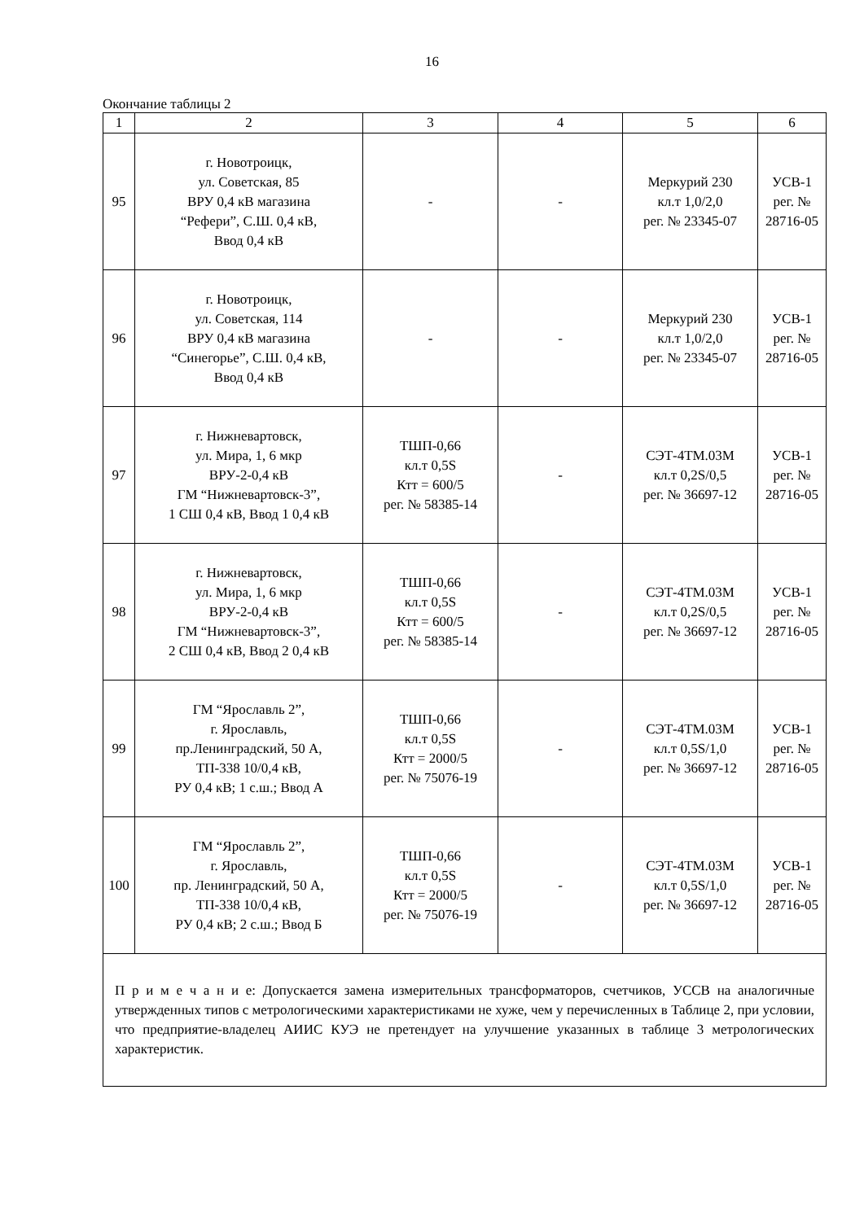16
Окончание таблицы 2
| 1 | 2 | 3 | 4 | 5 | 6 |
| 95 | г. Новотроицк, ул. Советская, 85 ВРУ 0,4 кВ магазина “Рефери”, С.Ш. 0,4 кВ, Ввод 0,4 кВ | - | - | Меркурий 230 кл.т 1,0/2,0 рег. № 23345-07 | УСВ-1 рег. № 28716-05 |
| 96 | г. Новотроицк, ул. Советская, 114 ВРУ 0,4 кВ магазина “Синегорье”, С.Ш. 0,4 кВ, Ввод 0,4 кВ | - | - | Меркурий 230 кл.т 1,0/2,0 рег. № 23345-07 | УСВ-1 рег. № 28716-05 |
| 97 | г. Нижневартовск, ул. Мира, 1, 6 мкр ВРУ-2-0,4 кВ ГМ “Нижневартовск-3”, 1 СШ 0,4 кВ, Ввод 1 0,4 кВ | ТШП-0,66 кл.т 0,5S Ктт = 600/5 рег. № 58385-14 | - | СЭТ-4ТМ.03М кл.т 0,2S/0,5 рег. № 36697-12 | УСВ-1 рег. № 28716-05 |
| 98 | г. Нижневартовск, ул. Мира, 1, 6 мкр ВРУ-2-0,4 кВ ГМ “Нижневартовск-3”, 2 СШ 0,4 кВ, Ввод 2 0,4 кВ | ТШП-0,66 кл.т 0,5S Ктт = 600/5 рег. № 58385-14 | - | СЭТ-4ТМ.03М кл.т 0,2S/0,5 рег. № 36697-12 | УСВ-1 рег. № 28716-05 |
| 99 | ГМ “Ярославль 2”, г. Ярославль, пр.Ленинградский, 50 А, ТП-338 10/0,4 кВ, РУ 0,4 кВ; 1 с.ш.; Ввод А | ТШП-0,66 кл.т 0,5S Ктт = 2000/5 рег. № 75076-19 | - | СЭТ-4ТМ.03М кл.т 0,5S/1,0 рег. № 36697-12 | УСВ-1 рег. № 28716-05 |
| 100 | ГМ “Ярославль 2”, г. Ярославль, пр. Ленинградский, 50 А, ТП-338 10/0,4 кВ, РУ 0,4 кВ; 2 с.ш.; Ввод Б | ТШП-0,66 кл.т 0,5S Ктт = 2000/5 рег. № 75076-19 | - | СЭТ-4ТМ.03М кл.т 0,5S/1,0 рег. № 36697-12 | УСВ-1 рег. № 28716-05 |
| П р и м е ч а н и е: Допускается замена измерительных трансформаторов, счетчиков, УССВ на аналогичные утвержденных типов с метрологическими характеристиками не хуже, чем у перечисленных в Таблице 2, при условии, что предприятие-владелец АИИС КУЭ не претендует на улучшение указанных в таблице 3 метрологических характеристик. | | | | | |